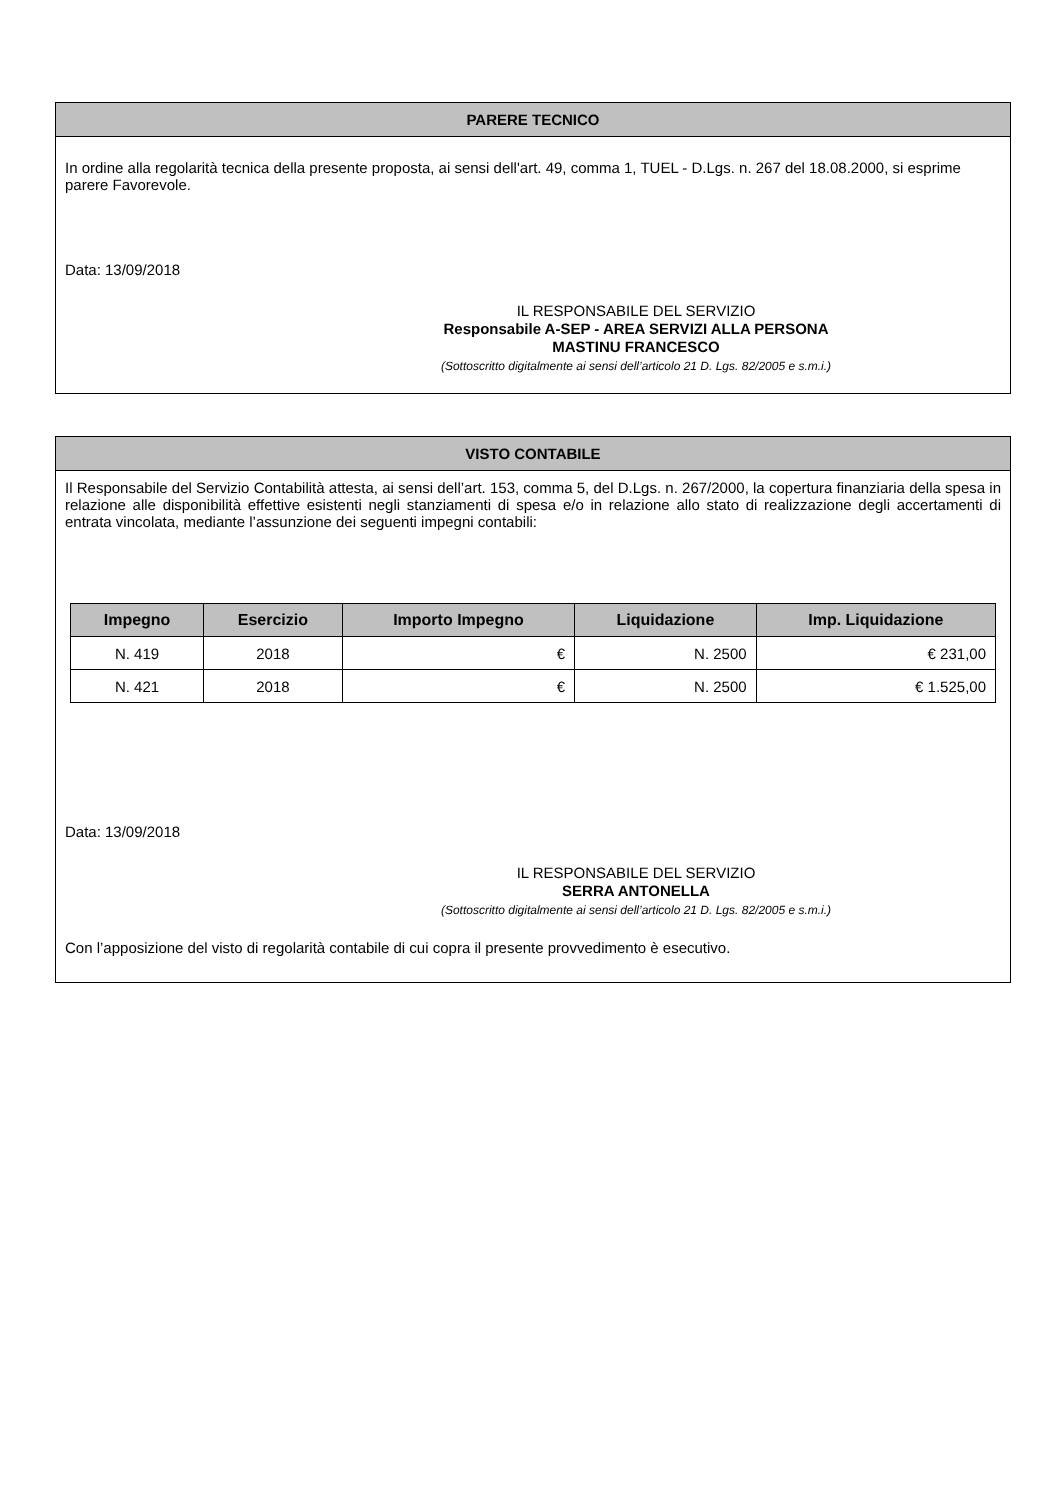PARERE TECNICO
In ordine alla regolarità tecnica della presente proposta, ai sensi dell'art. 49, comma 1, TUEL - D.Lgs. n. 267 del 18.08.2000, si esprime parere Favorevole.
Data: 13/09/2018
IL RESPONSABILE DEL SERVIZIO
Responsabile A-SEP - AREA SERVIZI ALLA PERSONA
MASTINU FRANCESCO
(Sottoscritto digitalmente ai sensi dell’articolo 21 D. Lgs. 82/2005 e s.m.i.)
VISTO CONTABILE
Il Responsabile del Servizio Contabilità attesta, ai sensi dell’art. 153, comma 5, del D.Lgs. n. 267/2000, la copertura finanziaria della spesa in relazione alle disponibilità effettive esistenti negli stanziamenti di spesa e/o in relazione allo stato di realizzazione degli accertamenti di entrata vincolata, mediante l’assunzione dei seguenti impegni contabili:
| Impegno | Esercizio | Importo Impegno | Liquidazione | Imp. Liquidazione |
| --- | --- | --- | --- | --- |
| N. 419 | 2018 | € | N. 2500 | € 231,00 |
| N. 421 | 2018 | € | N. 2500 | € 1.525,00 |
Data: 13/09/2018
IL RESPONSABILE DEL SERVIZIO
SERRA ANTONELLA
(Sottoscritto digitalmente ai sensi dell’articolo 21 D. Lgs. 82/2005 e s.m.i.)
Con l’apposizione del visto di regolarità contabile di cui copra il presente provvedimento è esecutivo.